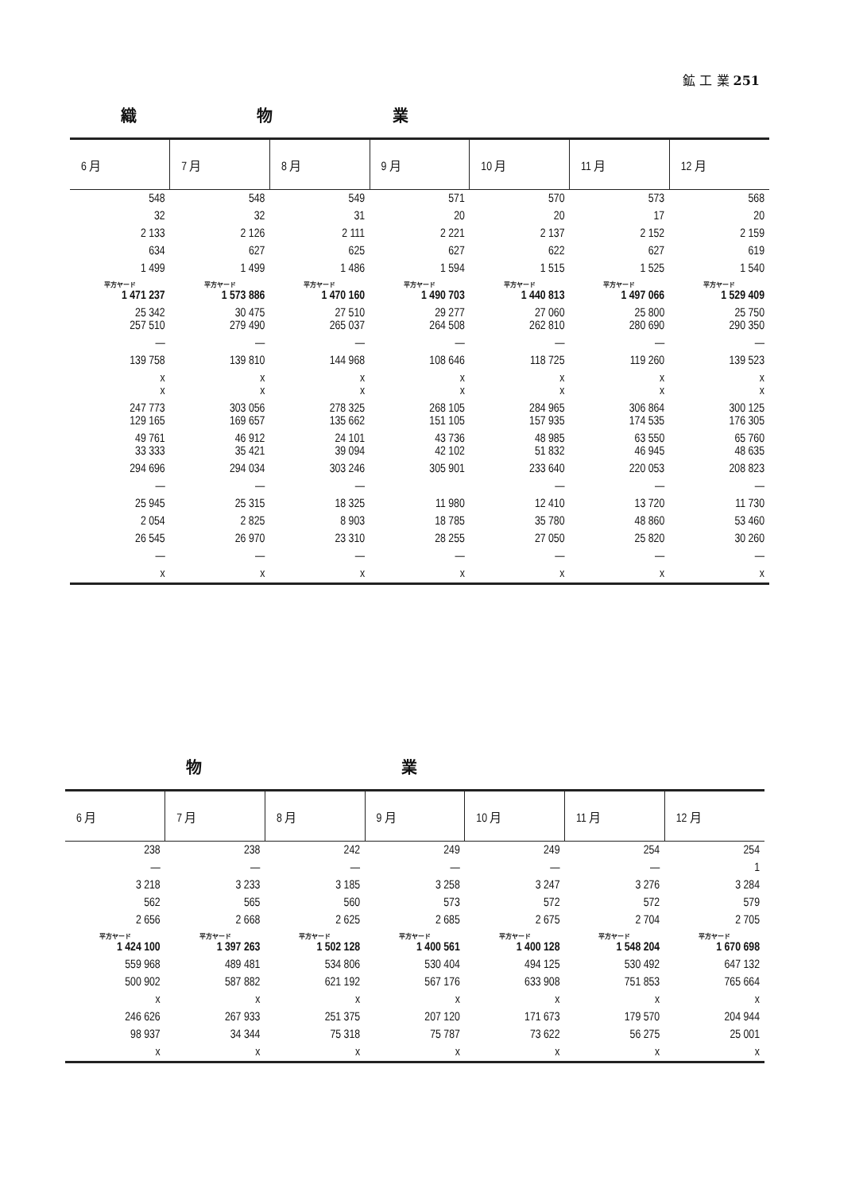鉱 工 業 251
織 物 業
| 6 月 | 7 月 | 8 月 | 9 月 | 10 月 | 11 月 | 12 月 |
| --- | --- | --- | --- | --- | --- | --- |
| 548 | 548 | 549 | 571 | 570 | 573 | 568 |
| 32 | 32 | 31 | 20 | 20 | 17 | 20 |
| 2 133 | 2 126 | 2 111 | 2 221 | 2 137 | 2 152 | 2 159 |
| 634 | 627 | 625 | 627 | 622 | 627 | 619 |
| 1 499 | 1 499 | 1 486 | 1 594 | 1 515 | 1 525 | 1 540 |
| 平方ヤード 1 471 237 | 平方ヤード 1 573 886 | 平方ヤード 1 470 160 | 平方ヤード 1 490 703 | 平方ヤード 1 440 813 | 平方ヤード 1 497 066 | 平方ヤード 1 529 409 |
| 25 342 257 510 | 30 475 279 490 | 27 510 265 037 | 29 277 264 508 | 27 060 262 810 | 25 800 280 690 | 25 750 290 350 |
| — | — | — | — | — | — | — |
| 139 758 | 139 810 | 144 968 | 108 646 | 118 725 | 119 260 | 139 523 |
| x x | x x | x x | x x | x x | x x | x x |
| 247 773 129 165 | 303 056 169 657 | 278 325 135 662 | 268 105 151 105 | 284 965 157 935 | 306 864 174 535 | 300 125 176 305 |
| 49 761 33 333 | 46 912 35 421 | 24 101 39 094 | 43 736 42 102 | 48 985 51 832 | 63 550 46 945 | 65 760 48 635 |
| 294 696 | 294 034 | 303 246 | 305 901 | 233 640 | 220 053 | 208 823 |
| — | — | — | | — | — | — |
| 25 945 | 25 315 | 18 325 | 11 980 | 12 410 | 13 720 | 11 730 |
| 2 054 | 2 825 | 8 903 | 18 785 | 35 780 | 48 860 | 53 460 |
| 26 545 | 26 970 | 23 310 | 28 255 | 27 050 | 25 820 | 30 260 |
| — | — | — | — | — | — | — |
| x | x | x | x | x | x | x |
物 業
| 6 月 | 7 月 | 8 月 | 9 月 | 10 月 | 11 月 | 12 月 |
| --- | --- | --- | --- | --- | --- | --- |
| 238 | 238 | 242 | 249 | 249 | 254 | 254 |
| — | — | — | — | — | — | 1 |
| 3 218 | 3 233 | 3 185 | 3 258 | 3 247 | 3 276 | 3 284 |
| 562 | 565 | 560 | 573 | 572 | 572 | 579 |
| 2 656 | 2 668 | 2 625 | 2 685 | 2 675 | 2 704 | 2 705 |
| 平方ヤード 1 424 100 | 平方ヤード 1 397 263 | 平方ヤード 1 502 128 | 平方ヤード 1 400 561 | 平方ヤード 1 400 128 | 平方ヤード 1 548 204 | 平方ヤード 1 670 698 |
| 559 968 | 489 481 | 534 806 | 530 404 | 494 125 | 530 492 | 647 132 |
| 500 902 | 587 882 | 621 192 | 567 176 | 633 908 | 751 853 | 765 664 |
| x | x | x | x | x | x | x |
| 246 626 | 267 933 | 251 375 | 207 120 | 171 673 | 179 570 | 204 944 |
| 98 937 | 34 344 | 75 318 | 75 787 | 73 622 | 56 275 | 25 001 |
| x | x | x | x | x | x | x |